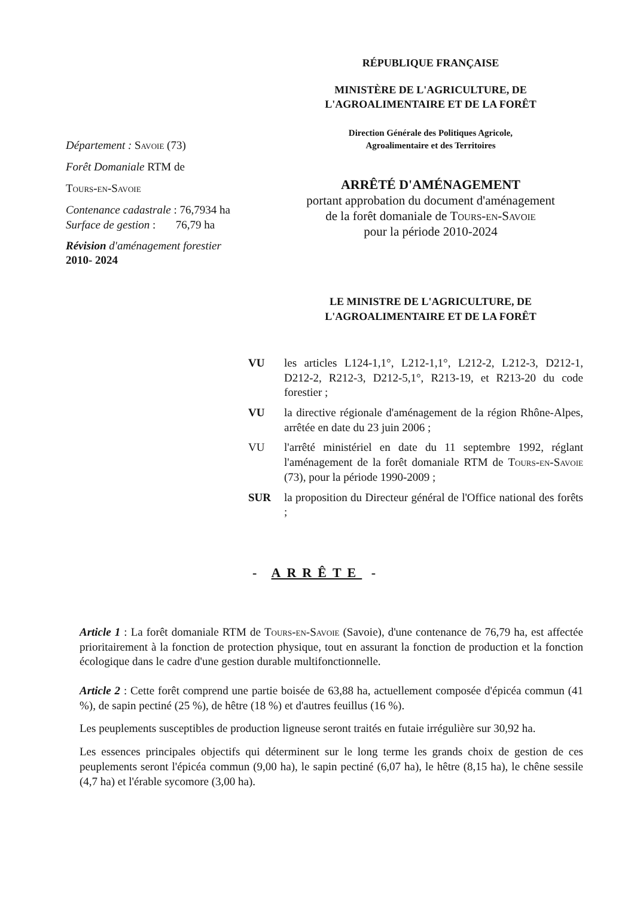RÉPUBLIQUE FRANÇAISE
MINISTÈRE DE L'AGRICULTURE, DE
L'AGROALIMENTAIRE ET DE LA FORÊT
Direction Générale des Politiques Agricole,
Agroalimentaire et des Territoires
ARRÊTÉ D'AMÉNAGEMENT
portant approbation du document d'aménagement
de la forêt domaniale de Tours-en-Savoie
pour la période 2010-2024
LE MINISTRE DE L'AGRICULTURE, DE
L'AGROALIMENTAIRE ET DE LA FORÊT
Département : Savoie (73)
Forêt Domaniale RTM de
Tours-en-Savoie
Contenance cadastrale : 76,7934 ha
Surface de gestion : 76,79 ha
Révision d'aménagement forestier
2010- 2024
| VU | les articles L124-1,1°, L212-1,1°, L212-2, L212-3, D212-1, D212-2, R212-3, D212-5,1°, R213-19, et R213-20 du code forestier ; |
| VU | la directive régionale d'aménagement de la région Rhône-Alpes, arrêtée en date du 23 juin 2006 ; |
| VU | l'arrêté ministériel en date du 11 septembre 1992, réglant l'aménagement de la forêt domaniale RTM de Tours-en-Savoie (73), pour la période 1990-2009 ; |
| SUR | la proposition du Directeur général de l'Office national des forêts ; |
- ARRÊTE -
Article 1 : La forêt domaniale RTM de Tours-en-Savoie (Savoie), d'une contenance de 76,79 ha, est affectée prioritairement à la fonction de protection physique, tout en assurant la fonction de production et la fonction écologique dans le cadre d'une gestion durable multifonctionnelle.
Article 2 : Cette forêt comprend une partie boisée de 63,88 ha, actuellement composée d'épicéa commun (41 %), de sapin pectiné (25 %), de hêtre (18 %) et d'autres feuillus (16 %).
Les peuplements susceptibles de production ligneuse seront traités en futaie irrégulière sur 30,92 ha.
Les essences principales objectifs qui déterminent sur le long terme les grands choix de gestion de ces peuplements seront l'épicéa commun (9,00 ha), le sapin pectiné (6,07 ha), le hêtre (8,15 ha), le chêne sessile (4,7 ha) et l'érable sycomore (3,00 ha).